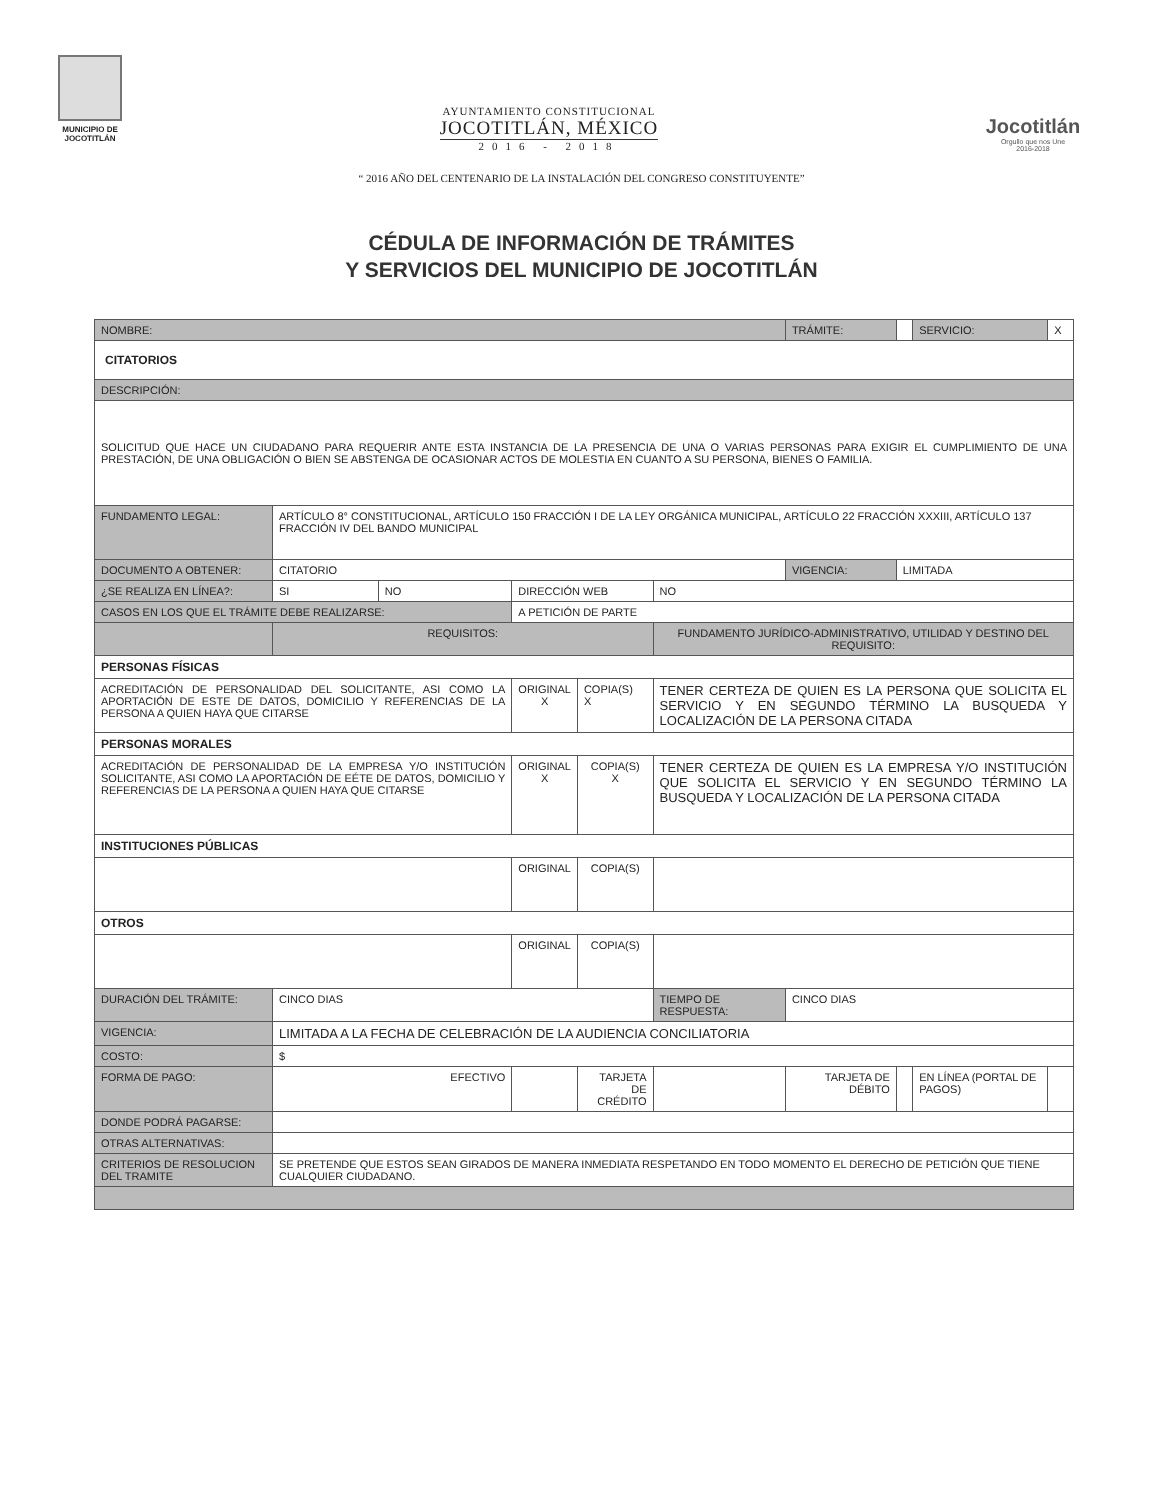MUNICIPIO DE
JOCOTITLÁN
AYUNTAMIENTO CONSTITUCIONAL
JOCOTITLÁN, MÉXICO
2016 - 2018
Jocotitlán
Orgullo que nos Une
2016-2018
“ 2016 AÑO DEL CENTENARIO DE LA INSTALACIÓN DEL CONGRESO CONSTITUYENTE”
CÉDULA DE INFORMACIÓN DE TRÁMITES
Y SERVICIOS DEL MUNICIPIO DE JOCOTITLÁN
| NOMBRE: | | | | | | | TRÁMITE: | | SERVICIO: | X |
| CITATORIOS | | | | | | | | | | |
| DESCRIPCIÓN: | | | | | | | | | | |
| SOLICITUD QUE HACE UN CIUDADANO PARA REQUERIR ANTE ESTA INSTANCIA DE LA PRESENCIA DE UNA O VARIAS PERSONAS PARA EXIGIR EL CUMPLIMIENTO DE UNA PRESTACIÓN, DE UNA OBLIGACIÓN O BIEN SE ABSTENGA DE OCASIONAR ACTOS DE MOLESTIA EN CUANTO A SU PERSONA, BIENES O FAMILIA. | | | | | | | | | | |
| FUNDAMENTO LEGAL: | ARTÍCULO 8° CONSTITUCIONAL, ARTÍCULO 150 FRACCIÓN I DE LA LEY ORGÁNICA MUNICIPAL, ARTÍCULO 22 FRACCIÓN XXXIII, ARTÍCULO 137 FRACCIÓN IV DEL BANDO MUNICIPAL | | | | | | | | | |
| DOCUMENTO A OBTENER: | CITATORIO | | | | | | VIGENCIA: | LIMITADA | | |
| ¿SE REALIZA EN LÍNEA?: | SI | NO | DIRECCIÓN WEB | | NO | | | | | |
| CASOS EN LOS QUE EL TRÁMITE DEBE REALIZARSE: | | | A PETICIÓN DE PARTE | | | | | | | |
| | REQUISITOS: | | | | FUNDAMENTO JURÍDICO-ADMINISTRATIVO, UTILIDAD Y DESTINO DEL REQUISITO: | | | | | |
| PERSONAS FÍSICAS | | | | | | | | | | |
| ACREDITACIÓN DE PERSONALIDAD DEL SOLICITANTE, ASI COMO LA APORTACIÓN DE ESTE DE DATOS, DOMICILIO Y REFERENCIAS DE LA PERSONA A QUIEN HAYA QUE CITARSE | | | ORIGINAL X | COPIA(S) X | TENER CERTEZA DE QUIEN ES LA PERSONA QUE SOLICITA EL SERVICIO Y EN SEGUNDO TÉRMINO LA BUSQUEDA Y LOCALIZACIÓN DE LA PERSONA CITADA | | | | | |
| PERSONAS MORALES | | | | | | | | | | |
| ACREDITACIÓN DE PERSONALIDAD DE LA EMPRESA Y/O INSTITUCIÓN SOLICITANTE, ASI COMO LA APORTACIÓN DE EÉTE DE DATOS, DOMICILIO Y REFERENCIAS DE LA PERSONA A QUIEN HAYA QUE CITARSE | | | ORIGINAL X | COPIA(S) X | TENER CERTEZA DE QUIEN ES LA EMPRESA Y/O INSTITUCIÓN QUE SOLICITA EL SERVICIO Y EN SEGUNDO TÉRMINO LA BUSQUEDA Y LOCALIZACIÓN DE LA PERSONA CITADA | | | | | |
| INSTITUCIONES PÚBLICAS | | | | | | | | | | |
| | | | ORIGINAL | COPIA(S) | | | | | | |
| OTROS | | | | | | | | | | |
| | | | ORIGINAL | COPIA(S) | | | | | | |
| DURACIÓN DEL TRÁMITE: | CINCO DIAS | | | | TIEMPO DE RESPUESTA: | | CINCO DIAS | | | |
| VIGENCIA: | LIMITADA A LA FECHA DE CELEBRACIÓN DE LA AUDIENCIA CONCILIATORIA | | | | | | | | | |
| COSTO: | $ | | | | | | | | | |
| FORMA DE PAGO: | EFECTIVO | | | TARJETA DE CRÉDITO | | | TARJETA DE DÉBITO | | EN LÍNEA (PORTAL DE PAGOS) | |
| DONDE PODRÁ PAGARSE: | | | | | | | | | | |
| OTRAS ALTERNATIVAS: | | | | | | | | | | |
| CRITERIOS DE RESOLUCION DEL TRAMITE | SE PRETENDE QUE ESTOS SEAN GIRADOS DE MANERA INMEDIATA RESPETANDO EN TODO MOMENTO EL DERECHO DE PETICIÓN QUE TIENE CUALQUIER CIUDADANO. | | | | | | | | | |